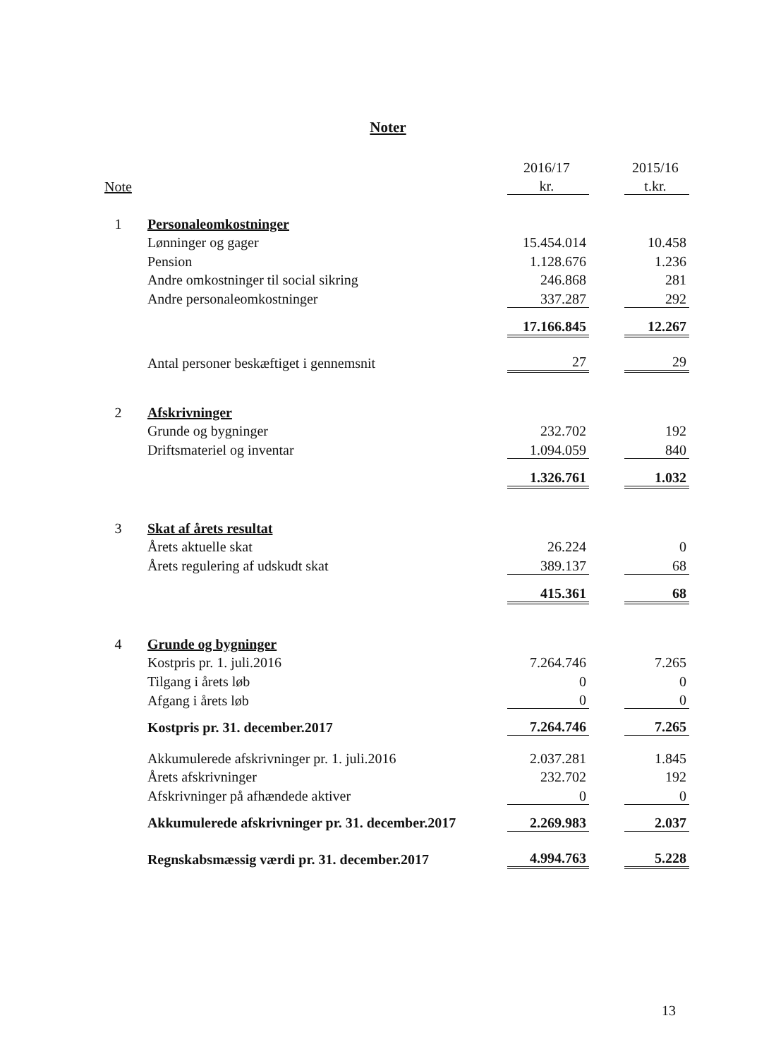Noter
| | | 2016/17 | | 2015/16 |
| Note | | kr. | | t.kr. |
| 1 | Personaleomkostninger | | | |
| | Lønninger og gager | 15.454.014 | | 10.458 |
| | Pension | 1.128.676 | | 1.236 |
| | Andre omkostninger til social sikring | 246.868 | | 281 |
| | Andre personaleomkostninger | 337.287 | | 292 |
| | | 17.166.845 | | 12.267 |
| | Antal personer beskæftiget i gennemsnit | 27 | | 29 |
| 2 | Afskrivninger | | | |
| | Grunde og bygninger | 232.702 | | 192 |
| | Driftsmateriel og inventar | 1.094.059 | | 840 |
| | | 1.326.761 | | 1.032 |
| 3 | Skat af årets resultat | | | |
| | Årets aktuelle skat | 26.224 | | 0 |
| | Årets regulering af udskudt skat | 389.137 | | 68 |
| | | 415.361 | | 68 |
| 4 | Grunde og bygninger | | | |
| | Kostpris pr. 1. juli.2016 | 7.264.746 | | 7.265 |
| | Tilgang i årets løb | 0 | | 0 |
| | Afgang i årets løb | 0 | | 0 |
| | Kostpris pr. 31. december.2017 | 7.264.746 | | 7.265 |
| | Akkumulerede afskrivninger pr. 1. juli.2016 | 2.037.281 | | 1.845 |
| | Årets afskrivninger | 232.702 | | 192 |
| | Afskrivninger på afhændede aktiver | 0 | | 0 |
| | Akkumulerede afskrivninger pr. 31. december.2017 | 2.269.983 | | 2.037 |
| | Regnskabsmæssig værdi pr. 31. december.2017 | 4.994.763 | | 5.228 |
13